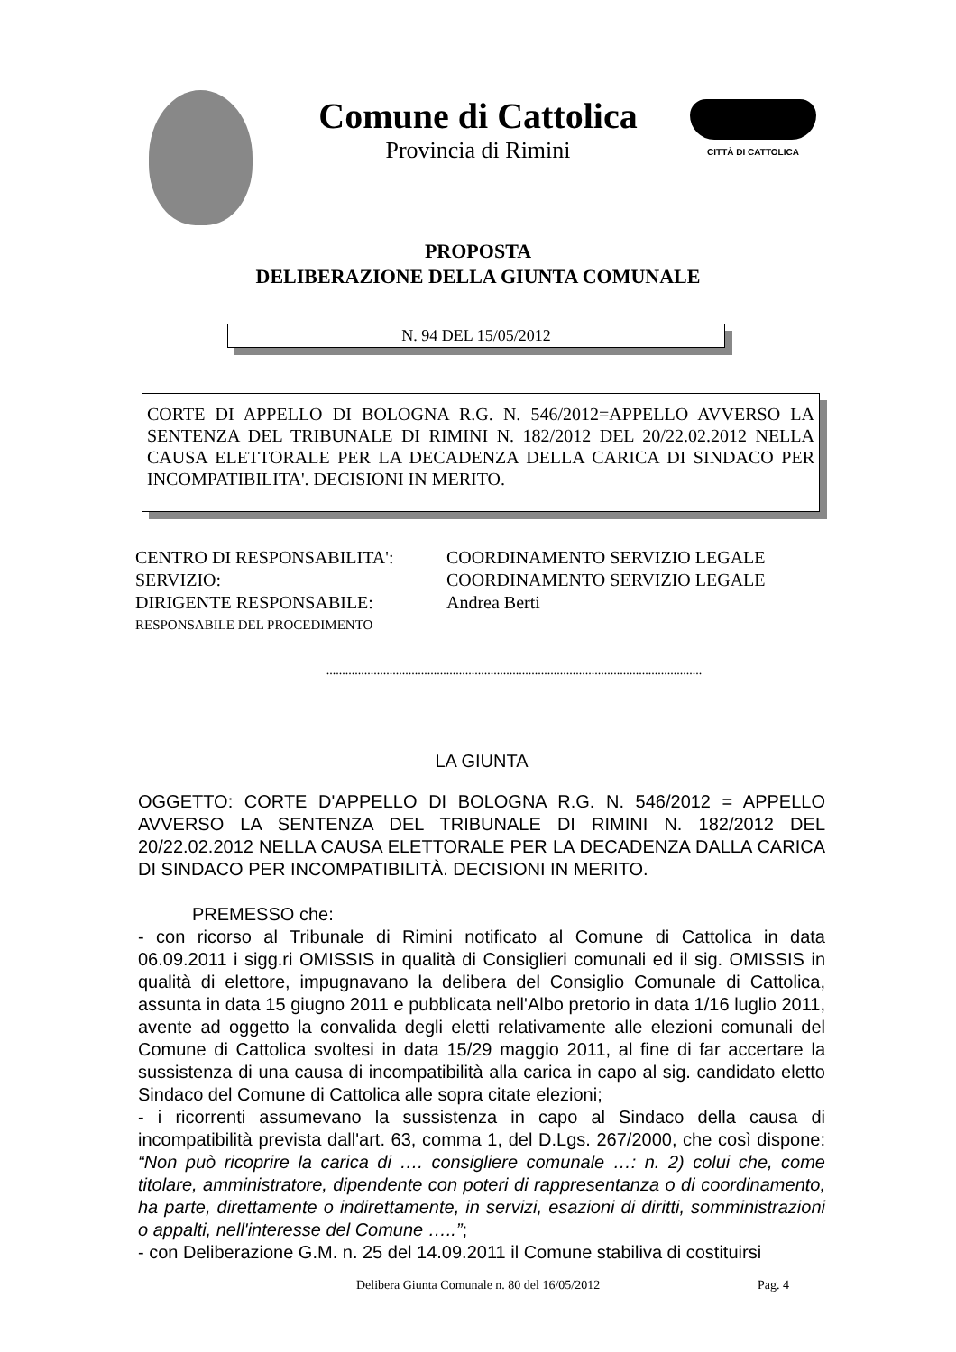Comune di Cattolica
Provincia di Rimini
CITTÀ DI CATTOLICA
PROPOSTA
DELIBERAZIONE DELLA GIUNTA COMUNALE
N. 94 DEL 15/05/2012
CORTE DI APPELLO DI BOLOGNA R.G. N. 546/2012=APPELLO AVVERSO LA SENTENZA DEL TRIBUNALE DI RIMINI N. 182/2012 DEL 20/22.02.2012 NELLA CAUSA ELETTORALE PER LA DECADENZA DELLA CARICA DI SINDACO PER INCOMPATIBILITA'. DECISIONI IN MERITO.
| CENTRO DI RESPONSABILITA': | COORDINAMENTO SERVIZIO LEGALE |
| SERVIZIO: | COORDINAMENTO SERVIZIO LEGALE |
| DIRIGENTE RESPONSABILE: | Andrea Berti |
| RESPONSABILE DEL PROCEDIMENTO | |
.......................................................................................................................
LA GIUNTA
OGGETTO: CORTE D'APPELLO DI BOLOGNA R.G. N. 546/2012 = APPELLO AVVERSO LA SENTENZA DEL TRIBUNALE DI RIMINI N. 182/2012 DEL 20/22.02.2012 NELLA CAUSA ELETTORALE PER LA DECADENZA DALLA CARICA DI SINDACO PER INCOMPATIBILITÀ. DECISIONI IN MERITO.
PREMESSO che:
- con ricorso al Tribunale di Rimini notificato al Comune di Cattolica in data 06.09.2011 i sigg.ri OMISSIS in qualità di Consiglieri comunali ed il sig. OMISSIS in qualità di elettore, impugnavano la delibera del Consiglio Comunale di Cattolica, assunta in data 15 giugno 2011 e pubblicata nell'Albo pretorio in data 1/16 luglio 2011, avente ad oggetto la convalida degli eletti relativamente alle elezioni comunali del Comune di Cattolica svoltesi in data 15/29 maggio 2011, al fine di far accertare la sussistenza di una causa di incompatibilità alla carica in capo al sig. candidato eletto Sindaco del Comune di Cattolica alle sopra citate elezioni;
- i ricorrenti assumevano la sussistenza in capo al Sindaco della causa di incompatibilità prevista dall'art. 63, comma 1, del D.Lgs. 267/2000, che così dispone: “Non può ricoprire la carica di …. consigliere comunale …: n. 2) colui che, come titolare, amministratore, dipendente con poteri di rappresentanza o di coordinamento, ha parte, direttamente o indirettamente, in servizi, esazioni di diritti, somministrazioni o appalti, nell'interesse del Comune …..”;
- con Deliberazione G.M. n. 25 del 14.09.2011 il Comune stabiliva di costituirsi
Delibera Giunta Comunale n. 80 del 16/05/2012 Pag. 4